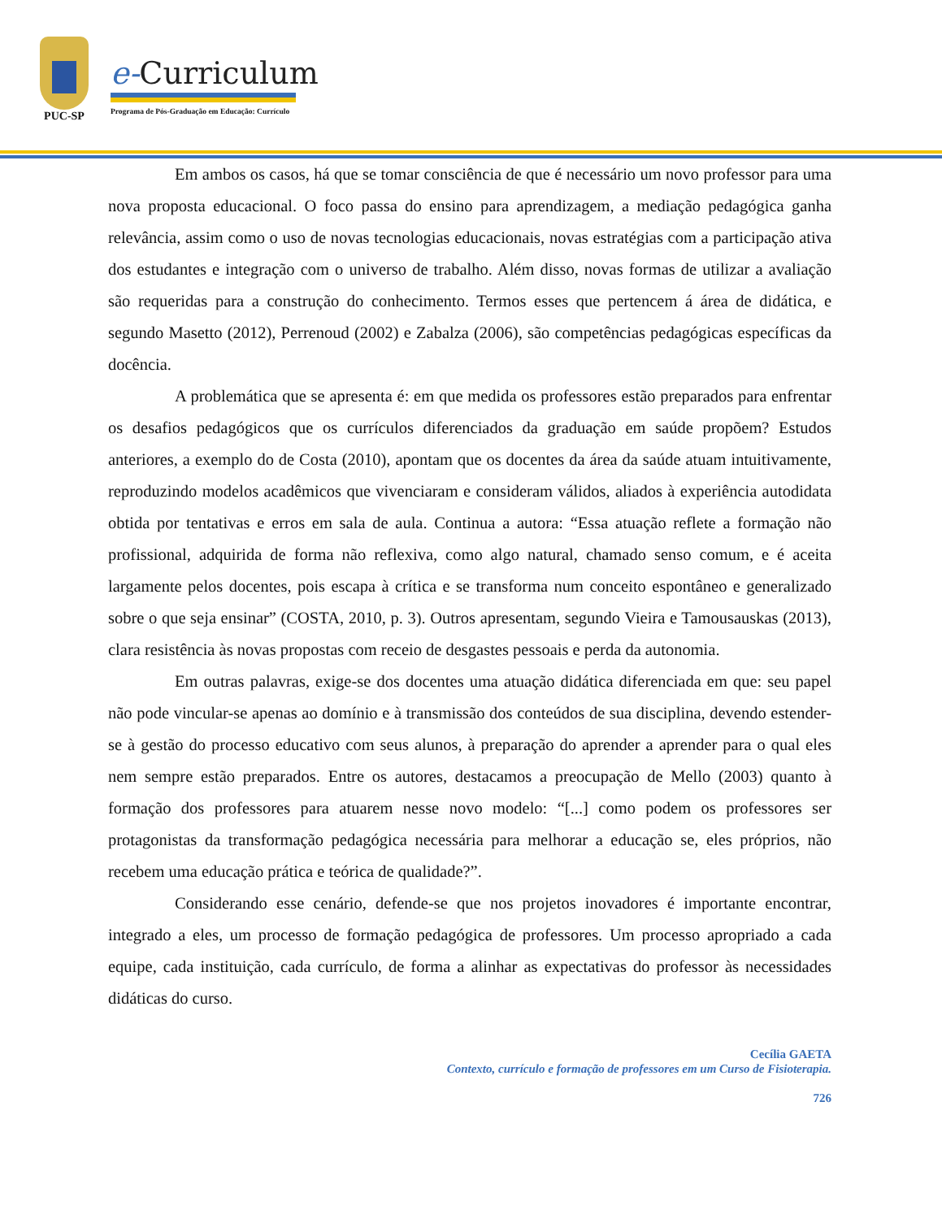PUC-SP
e-Curriculum
Programa de Pós-Graduação em Educação: Currículo
Em ambos os casos, há que se tomar consciência de que é necessário um novo professor para uma nova proposta educacional. O foco passa do ensino para aprendizagem, a mediação pedagógica ganha relevância, assim como o uso de novas tecnologias educacionais, novas estratégias com a participação ativa dos estudantes e integração com o universo de trabalho. Além disso, novas formas de utilizar a avaliação são requeridas para a construção do conhecimento. Termos esses que pertencem á área de didática, e segundo Masetto (2012), Perrenoud (2002) e Zabalza (2006), são competências pedagógicas específicas da docência.
A problemática que se apresenta é: em que medida os professores estão preparados para enfrentar os desafios pedagógicos que os currículos diferenciados da graduação em saúde propõem? Estudos anteriores, a exemplo do de Costa (2010), apontam que os docentes da área da saúde atuam intuitivamente, reproduzindo modelos acadêmicos que vivenciaram e consideram válidos, aliados à experiência autodidata obtida por tentativas e erros em sala de aula. Continua a autora: “Essa atuação reflete a formação não profissional, adquirida de forma não reflexiva, como algo natural, chamado senso comum, e é aceita largamente pelos docentes, pois escapa à crítica e se transforma num conceito espontâneo e generalizado sobre o que seja ensinar” (COSTA, 2010, p. 3). Outros apresentam, segundo Vieira e Tamousauskas (2013), clara resistência às novas propostas com receio de desgastes pessoais e perda da autonomia.
Em outras palavras, exige-se dos docentes uma atuação didática diferenciada em que: seu papel não pode vincular-se apenas ao domínio e à transmissão dos conteúdos de sua disciplina, devendo estender-se à gestão do processo educativo com seus alunos, à preparação do aprender a aprender para o qual eles nem sempre estão preparados. Entre os autores, destacamos a preocupação de Mello (2003) quanto à formação dos professores para atuarem nesse novo modelo: “[...] como podem os professores ser protagonistas da transformação pedagógica necessária para melhorar a educação se, eles próprios, não recebem uma educação prática e teórica de qualidade?”.
Considerando esse cenário, defende-se que nos projetos inovadores é importante encontrar, integrado a eles, um processo de formação pedagógica de professores. Um processo apropriado a cada equipe, cada instituição, cada currículo, de forma a alinhar as expectativas do professor às necessidades didáticas do curso.
Cecília GAETA
Contexto, currículo e formação de professores em um Curso de Fisioterapia.
726